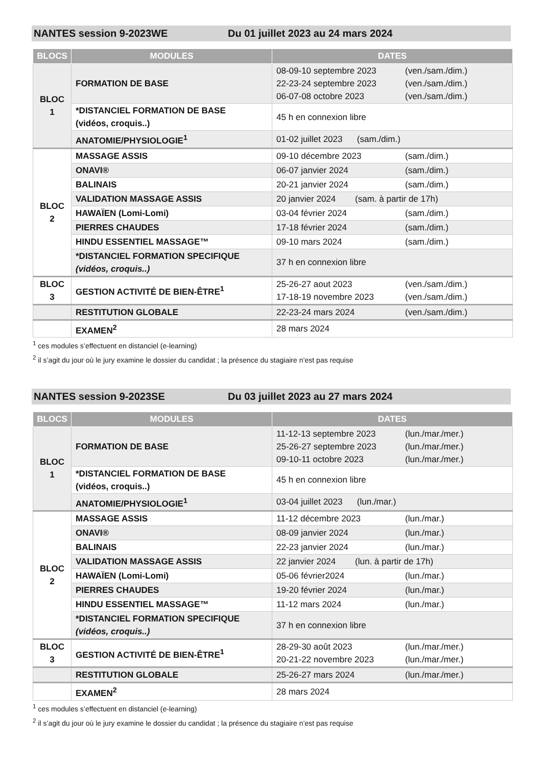NANTES session 9-2023WE Du 01 juillet 2023 au 24 mars 2024
| BLOCS | MODULES | DATES |
| --- | --- | --- |
| BLOC 1 | FORMATION DE BASE | 08-09-10 septembre 2023 (ven./sam./dim.) 22-23-24 septembre 2023 (ven./sam./dim.) 06-07-08 octobre 2023 (ven./sam./dim.) |
| | *DISTANCIEL FORMATION DE BASE (vidéos, croquis..) | 45 h en connexion libre |
| | ANATOMIE/PHYSIOLOGIE<sup>1</sup> | 01-02 juillet 2023 (sam./dim.) |
| BLOC 2 | MASSAGE ASSIS | 09-10 décembre 2023 (sam./dim.) |
| | ONAVI® | 06-07 janvier 2024 (sam./dim.) |
| | BALINAIS | 20-21 janvier 2024 (sam./dim.) |
| | VALIDATION MASSAGE ASSIS | 20 janvier 2024 (sam. à partir de 17h) |
| | HAWAÏEN (Lomi-Lomi) | 03-04 février 2024 (sam./dim.) |
| | PIERRES CHAUDES | 17-18 février 2024 (sam./dim.) |
| | HINDU ESSENTIEL MASSAGE™ | 09-10 mars 2024 (sam./dim.) |
| | *DISTANCIEL FORMATION SPECIFIQUE (vidéos, croquis..) | 37 h en connexion libre |
| BLOC 3 | GESTION ACTIVITÉ DE BIEN-ÊTRE<sup>1</sup> | 25-26-27 aout 2023 (ven./sam./dim.) 17-18-19 novembre 2023 (ven./sam./dim.) |
| | RESTITUTION GLOBALE | 22-23-24 mars 2024 (ven./sam./dim.) |
| | EXAMEN<sup>2</sup> | 28 mars 2024 |
<sup>1</sup> ces modules s’effectuent en distanciel (e-learning)
<sup>2</sup> il s’agit du jour où le jury examine le dossier du candidat ; la présence du stagiaire n’est pas requise
NANTES session 9-2023SE Du 03 juillet 2023 au 27 mars 2024
| BLOCS | MODULES | DATES |
| --- | --- | --- |
| BLOC 1 | FORMATION DE BASE | 11-12-13 septembre 2023 (lun./mar./mer.) 25-26-27 septembre 2023 (lun./mar./mer.) 09-10-11 octobre 2023 (lun./mar./mer.) |
| | *DISTANCIEL FORMATION DE BASE (vidéos, croquis..) | 45 h en connexion libre |
| | ANATOMIE/PHYSIOLOGIE<sup>1</sup> | 03-04 juillet 2023 (lun./mar.) |
| BLOC 2 | MASSAGE ASSIS | 11-12 décembre 2023 (lun./mar.) |
| | ONAVI® | 08-09 janvier 2024 (lun./mar.) |
| | BALINAIS | 22-23 janvier 2024 (lun./mar.) |
| | VALIDATION MASSAGE ASSIS | 22 janvier 2024 (lun. à partir de 17h) |
| | HAWAÏEN (Lomi-Lomi) | 05-06 février2024 (lun./mar.) |
| | PIERRES CHAUDES | 19-20 février 2024 (lun./mar.) |
| | HINDU ESSENTIEL MASSAGE™ | 11-12 mars 2024 (lun./mar.) |
| | *DISTANCIEL FORMATION SPECIFIQUE (vidéos, croquis..) | 37 h en connexion libre |
| BLOC 3 | GESTION ACTIVITÉ DE BIEN-ÊTRE<sup>1</sup> | 28-29-30 août 2023 (lun./mar./mer.) 20-21-22 novembre 2023 (lun./mar./mer.) |
| | RESTITUTION GLOBALE | 25-26-27 mars 2024 (lun./mar./mer.) |
| | EXAMEN<sup>2</sup> | 28 mars 2024 |
<sup>1</sup> ces modules s’effectuent en distanciel (e-learning)
<sup>2</sup> il s’agit du jour où le jury examine le dossier du candidat ; la présence du stagiaire n’est pas requise